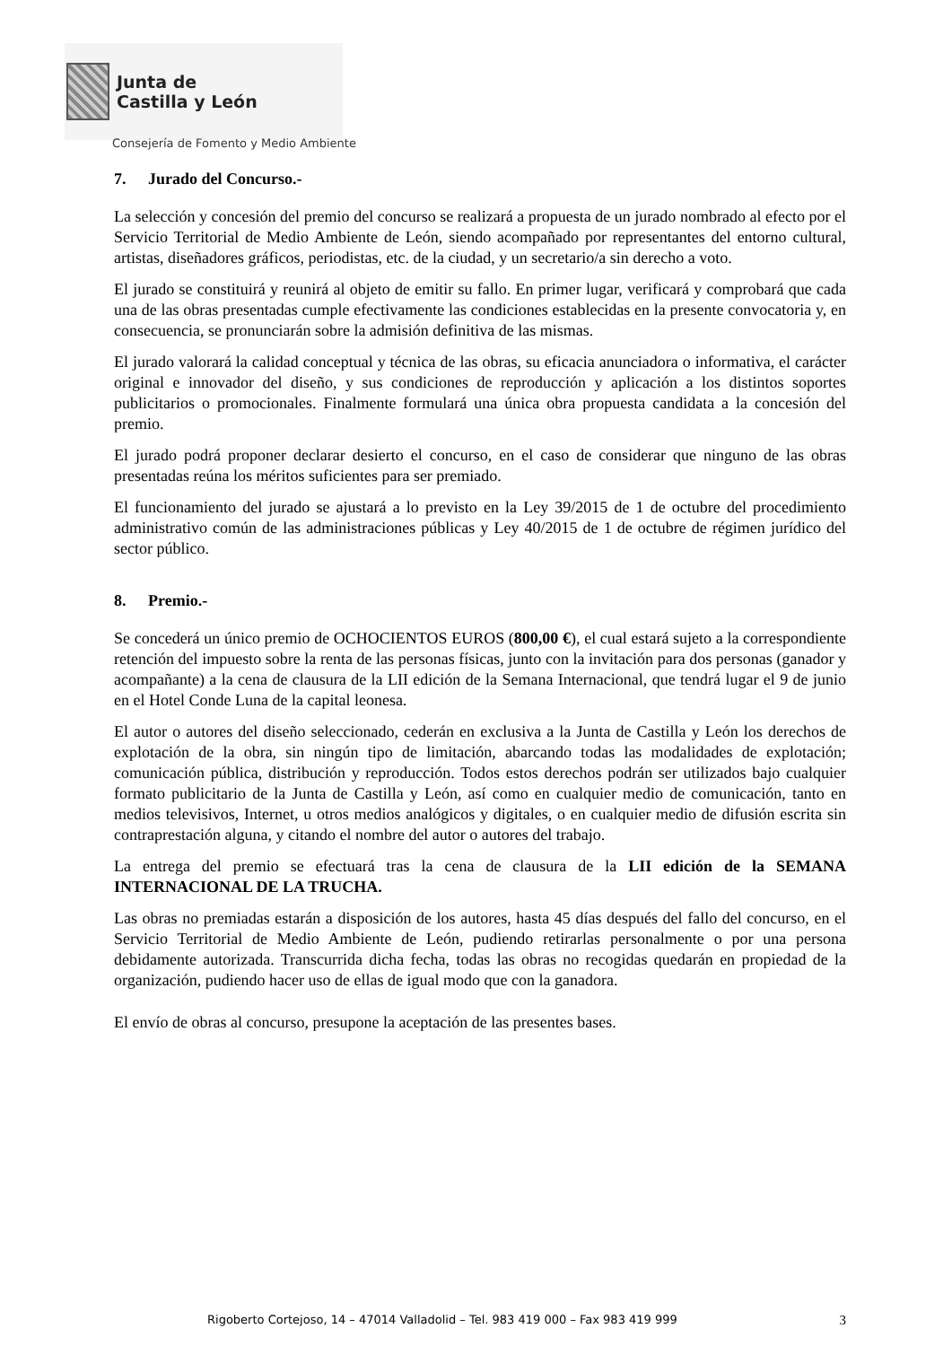Junta de
Castilla y León
Consejería de Fomento y Medio Ambiente
7. Jurado del Concurso.-
La selección y concesión del premio del concurso se realizará a propuesta de un jurado nombrado al efecto por el Servicio Territorial de Medio Ambiente de León, siendo acompañado por representantes del entorno cultural, artistas, diseñadores gráficos, periodistas, etc. de la ciudad, y un secretario/a sin derecho a voto.
El jurado se constituirá y reunirá al objeto de emitir su fallo. En primer lugar, verificará y comprobará que cada una de las obras presentadas cumple efectivamente las condiciones establecidas en la presente convocatoria y, en consecuencia, se pronunciarán sobre la admisión definitiva de las mismas.
El jurado valorará la calidad conceptual y técnica de las obras, su eficacia anunciadora o informativa, el carácter original e innovador del diseño, y sus condiciones de reproducción y aplicación a los distintos soportes publicitarios o promocionales. Finalmente formulará una única obra propuesta candidata a la concesión del premio.
El jurado podrá proponer declarar desierto el concurso, en el caso de considerar que ninguno de las obras presentadas reúna los méritos suficientes para ser premiado.
El funcionamiento del jurado se ajustará a lo previsto en la Ley 39/2015 de 1 de octubre del procedimiento administrativo común de las administraciones públicas y Ley 40/2015 de 1 de octubre de régimen jurídico del sector público.
8. Premio.-
Se concederá un único premio de OCHOCIENTOS EUROS (800,00 €), el cual estará sujeto a la correspondiente retención del impuesto sobre la renta de las personas físicas, junto con la invitación para dos personas (ganador y acompañante) a la cena de clausura de la LII edición de la Semana Internacional, que tendrá lugar el 9 de junio en el Hotel Conde Luna de la capital leonesa.
El autor o autores del diseño seleccionado, cederán en exclusiva a la Junta de Castilla y León los derechos de explotación de la obra, sin ningún tipo de limitación, abarcando todas las modalidades de explotación; comunicación pública, distribución y reproducción. Todos estos derechos podrán ser utilizados bajo cualquier formato publicitario de la Junta de Castilla y León, así como en cualquier medio de comunicación, tanto en medios televisivos, Internet, u otros medios analógicos y digitales, o en cualquier medio de difusión escrita sin contraprestación alguna, y citando el nombre del autor o autores del trabajo.
La entrega del premio se efectuará tras la cena de clausura de la LII edición de la SEMANA INTERNACIONAL DE LA TRUCHA.
Las obras no premiadas estarán a disposición de los autores, hasta 45 días después del fallo del concurso, en el Servicio Territorial de Medio Ambiente de León, pudiendo retirarlas personalmente o por una persona debidamente autorizada. Transcurrida dicha fecha, todas las obras no recogidas quedarán en propiedad de la organización, pudiendo hacer uso de ellas de igual modo que con la ganadora.
El envío de obras al concurso, presupone la aceptación de las presentes bases.
Rigoberto Cortejoso, 14 – 47014 Valladolid – Tel. 983 419 000 – Fax 983 419 999 3